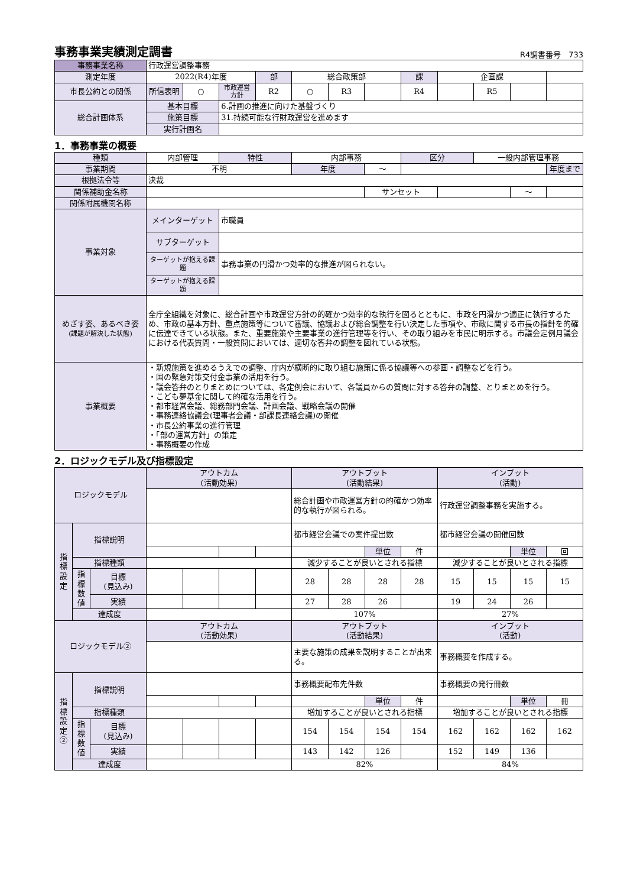事務事業実績測定調書 R4調書番号　733
| 事務事業名称 | 行政運営調整事務 | | | | | | | | | | | |
| 測定年度 | 2022(R4)年度 | | | 部 | 総合政策部 | | | 課 | 企画課 | | | |
| 市長公約との関係 | 所信表明 | ○ | 市政運営方針 | R2 | ○ | R3 | | R4 | | R5 | | |
| 総合計画体系 | 基本目標 | | 6.計画の推進に向けた基盤づくり | | | | | | | | | |
| | 施策目標 | | 31.持続可能な行財政運営を進めます | | | | | | | | | |
| | 実行計画名 | | | | | | | | | | | |
1．事務事業の概要
| 種類 | 内部管理 | 特性 | 内部事務 | | 区分 | | 一般内部管理事務 | | |
| 事業期間 | 不明 | | 年度 | ～ | | | | | 年度まで |
| 根拠法令等 | 決裁 | | | | | | | | |
| 関係補助金名称 | | | | サンセット | | | | ～ | |
| 関係附属機関名称 | | | | | | | | | |
| 事業対象 | メインターゲット | 市職員 | | | | | | | |
| | サブターゲット | | | | | | | | |
| | ターゲットが抱える課題 | 事務事業の円滑かつ効率的な推進が図られない。 | | | | | | | |
| | ターゲットが抱える課題 | | | | | | | | |
| めざす姿、あるべき姿 (課題が解決した状態) | 全庁全組織を対象に、総合計画や市政運営方針の的確かつ効率的な執行を図るとともに、市政を円滑かつ適正に執行するため、市政の基本方針、重点施策等について審議、協議および総合調整を行い決定した事項や、市政に関する市長の指針を的確に伝達できている状態。また、重要施策や主要事業の進行管理等を行い、その取り組みを市民に明示する。市議会定例月議会における代表質問・一般質問においては、適切な答弁の調整を図れている状態。 | | | | | | | | |
| 事業概要 | ・新規施策を進めるうえでの調整、庁内が横断的に取り組む施策に係る協議等への参画・調整などを行う。 ・国の緊急対策交付金事業の活用を行う。 ・議会答弁のとりまとめについては、各定例会において、各議員からの質問に対する答弁の調整、とりまとめを行う。 ・こども夢基金に関して的確な活用を行う。 ・都市経営会議、総務部門会議、計画会議、戦略会議の開催 ・事務連絡協議会(理事者会議・部課長連絡会議)の開催 ・市長公約事業の進行管理 ・「部の運営方針」の策定 ・事務概要の作成 | | | | | | | | |
2．ロジックモデル及び指標設定
| ロジックモデル | | | アウトカム (活動効果) | | | | アウトプット (活動結果) | | | | インプット (活動) | | | |
| --- | --- | --- | --- | --- | --- | --- | --- | --- | --- | --- | --- | --- | --- | --- |
| | | | | | | | 総合計画や市政運営方針の的確かつ効率的な執行が図られる。 | | | | 行政運営調整事務を実施する。 | | | |
| 指標設定 | 指標説明 | | | | | | 都市経営会議での案件提出数 | | | | 都市経営会議の開催回数 | | | |
| | | | | | | | | | 単位 | 件 | | | 単位 | 回 |
| | 指標種類 | | | | | | 減少することが良いとされる指標 | | | | 減少することが良いとされる指標 | | | |
| | 指標数値 | 目標 (見込み) | | | | | 28 | 28 | 28 | 28 | 15 | 15 | 15 | 15 |
| | | 実績 | | | | | 27 | 28 | 26 | | 19 | 24 | 26 | |
| | 達成度 | | | | | | 107% | | | | 27% | | | |
| ロジックモデル② | | | アウトカム (活動効果) | | | | アウトプット (活動結果) | | | | インプット (活動) | | | |
| | | | | | | | 主要な施策の成果を説明することが出来る。 | | | | 事務概要を作成する。 | | | |
| 指標設定② | 指標説明 | | | | | | 事務概要配布先件数 | | | | 事務概要の発行冊数 | | | |
| | | | | | | | | | 単位 | 件 | | | 単位 | 冊 |
| | 指標種類 | | | | | | 増加することが良いとされる指標 | | | | 増加することが良いとされる指標 | | | |
| | 指標数値 | 目標 (見込み) | | | | | 154 | 154 | 154 | 154 | 162 | 162 | 162 | 162 |
| | | 実績 | | | | | 143 | 142 | 126 | | 152 | 149 | 136 | |
| | 達成度 | | | | | | 82% | | | | 84% | | | |